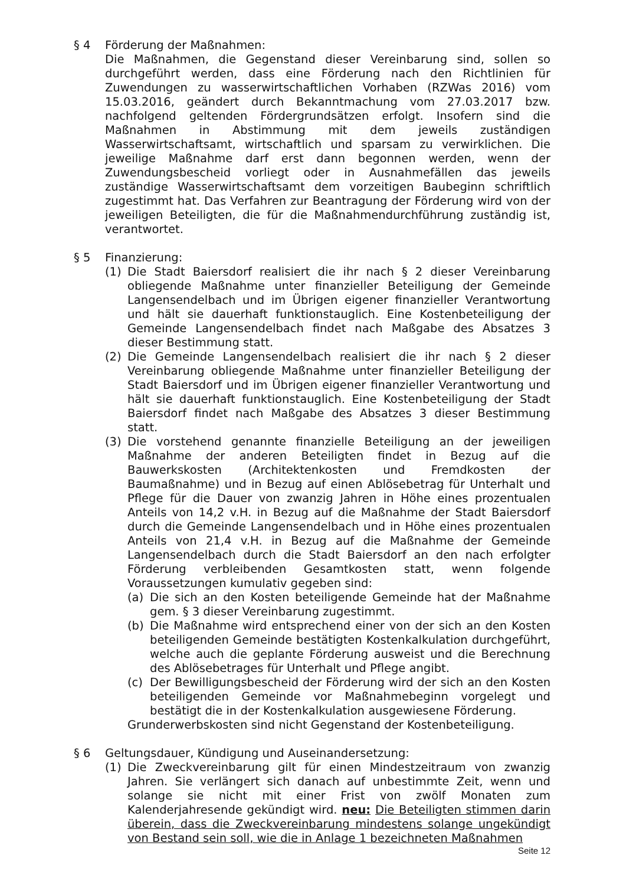§ 4 Förderung der Maßnahmen:
Die Maßnahmen, die Gegenstand dieser Vereinbarung sind, sollen so durchgeführt werden, dass eine Förderung nach den Richtlinien für Zuwendungen zu wasserwirtschaftlichen Vorhaben (RZWas 2016) vom 15.03.2016, geändert durch Bekanntmachung vom 27.03.2017 bzw. nachfolgend geltenden Fördergrundsätzen erfolgt. Insofern sind die Maßnahmen in Abstimmung mit dem jeweils zuständigen Wasserwirtschaftsamt, wirtschaftlich und sparsam zu verwirklichen. Die jeweilige Maßnahme darf erst dann begonnen werden, wenn der Zuwendungsbescheid vorliegt oder in Ausnahmefällen das jeweils zuständige Wasserwirtschaftsamt dem vorzeitigen Baubeginn schriftlich zugestimmt hat. Das Verfahren zur Beantragung der Förderung wird von der jeweiligen Beteiligten, die für die Maßnahmendurchführung zuständig ist, verantwortet.
§ 5 Finanzierung:
(1) Die Stadt Baiersdorf realisiert die ihr nach § 2 dieser Vereinbarung obliegende Maßnahme unter finanzieller Beteiligung der Gemeinde Langensendelbach und im Übrigen eigener finanzieller Verantwortung und hält sie dauerhaft funktionstauglich. Eine Kostenbeteiligung der Gemeinde Langensendelbach findet nach Maßgabe des Absatzes 3 dieser Bestimmung statt.
(2) Die Gemeinde Langensendelbach realisiert die ihr nach § 2 dieser Vereinbarung obliegende Maßnahme unter finanzieller Beteiligung der Stadt Baiersdorf und im Übrigen eigener finanzieller Verantwortung und hält sie dauerhaft funktionstauglich. Eine Kostenbeteiligung der Stadt Baiersdorf findet nach Maßgabe des Absatzes 3 dieser Bestimmung statt.
(3) Die vorstehend genannte finanzielle Beteiligung an der jeweiligen Maßnahme der anderen Beteiligten findet in Bezug auf die Bauwerkskosten (Architektenkosten und Fremdkosten der Baumaßnahme) und in Bezug auf einen Ablösebetrag für Unterhalt und Pflege für die Dauer von zwanzig Jahren in Höhe eines prozentualen Anteils von 14,2 v.H. in Bezug auf die Maßnahme der Stadt Baiersdorf durch die Gemeinde Langensendelbach und in Höhe eines prozentualen Anteils von 21,4 v.H. in Bezug auf die Maßnahme der Gemeinde Langensendelbach durch die Stadt Baiersdorf an den nach erfolgter Förderung verbleibenden Gesamtkosten statt, wenn folgende Voraussetzungen kumulativ gegeben sind:
(a) Die sich an den Kosten beteiligende Gemeinde hat der Maßnahme gem. § 3 dieser Vereinbarung zugestimmt.
(b) Die Maßnahme wird entsprechend einer von der sich an den Kosten beteiligenden Gemeinde bestätigten Kostenkalkulation durchgeführt, welche auch die geplante Förderung ausweist und die Berechnung des Ablösebetrages für Unterhalt und Pflege angibt.
(c) Der Bewilligungsbescheid der Förderung wird der sich an den Kosten beteiligenden Gemeinde vor Maßnahmebeginn vorgelegt und bestätigt die in der Kostenkalkulation ausgewiesene Förderung.
Grunderwerbskosten sind nicht Gegenstand der Kostenbeteiligung.
§ 6 Geltungsdauer, Kündigung und Auseinandersetzung:
(1) Die Zweckvereinbarung gilt für einen Mindestzeitraum von zwanzig Jahren. Sie verlängert sich danach auf unbestimmte Zeit, wenn und solange sie nicht mit einer Frist von zwölf Monaten zum Kalenderjahresende gekündigt wird. neu: Die Beteiligten stimmen darin überein, dass die Zweckvereinbarung mindestens solange ungekündigt von Bestand sein soll, wie die in Anlage 1 bezeichneten Maßnahmen
Seite 12